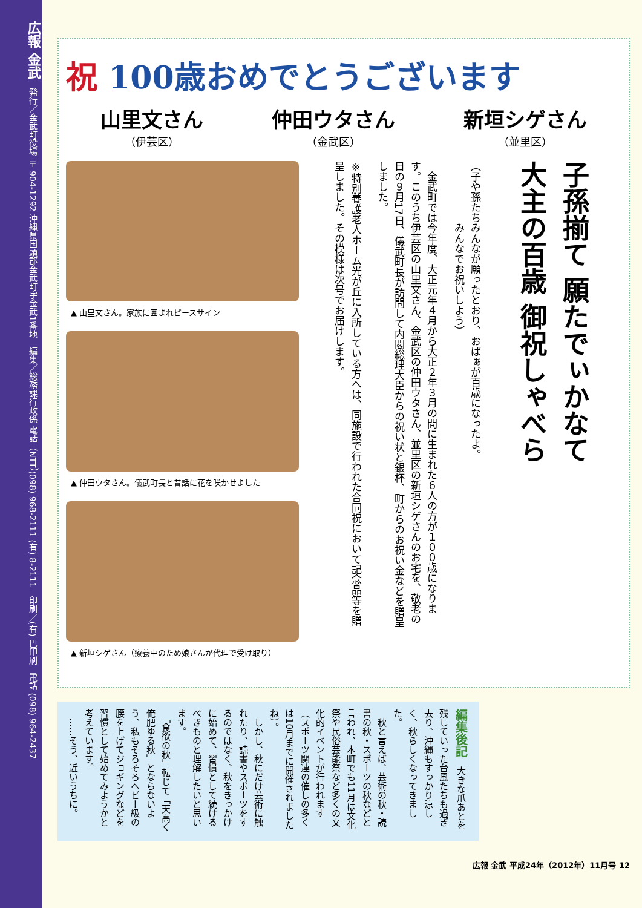広報 金武　発行／金武町役場 〒904-1292 沖縄県国頭郡金武町字金武1番地　編集／総務課行政係 電話（NTT）(098) 968-2111 (有) 8-2111　印刷／(有) 巴印刷　電話 (098) 964-2437
祝 100歳おめでとうございます
山里文さん
（伊芸区）
仲田ウタさん
（金武区）
新垣シゲさん
（並里区）
▲ 山里文さん。家族に囲まれピースサイン
▲ 仲田ウタさん。儀武町長と昔話に花を咲かせました
▲ 新垣シゲさん（療養中のため娘さんが代理で受け取り）
子孫揃て 願たでぃかなて
大主の百歳 御祝しゃべら
（子や孫たちみんなが願ったとおり、おばぁが百歳になったよ。
　　　　　　みんなでお祝いしよう）
　金武町では今年度、大正元年４月から大正２年３月の間に生まれた６人の方が１００歳になります。このうち伊芸区の山里文さん、金武区の仲田ウタさん、並里区の新垣シゲさんのお宅を、敬老の日の９月17日、儀武町長が訪問して内閣総理大臣からの祝い状と銀杯、町からのお祝い金などを贈呈しました。
※特別養護老人ホーム光が丘に入所している方へは、同施設で行われた合同祝において記念品等を贈呈しました。その模様は次号でお届けします。
編集後記　大きな爪あとを残していった台風たちも過ぎ去り、沖縄もすっかり涼しく、秋らしくなってきました。
　秋と言えば、芸術の秋・読書の秋・スポーツの秋などと言われ、本町でも11月は文化祭や民俗芸能祭など多くの文化的イベントが行われます（スポーツ関連の催しの多くは10月までに開催されましたね）。
　しかし、秋にだけ芸術に触れたり、読書やスポーツをするのではなく、秋をきっかけに始めて、習慣として続けるべきものと理解したいと思います。
　「食欲の秋」転じて「天高く俺肥ゆる秋」とならないよう、私もそろそろヘビー級の腰を上げてジョギングなどを習慣として始めてみようかと考えています。
　……そう、近いうちに。
広報 金武 平成24年（2012年）11月号 12